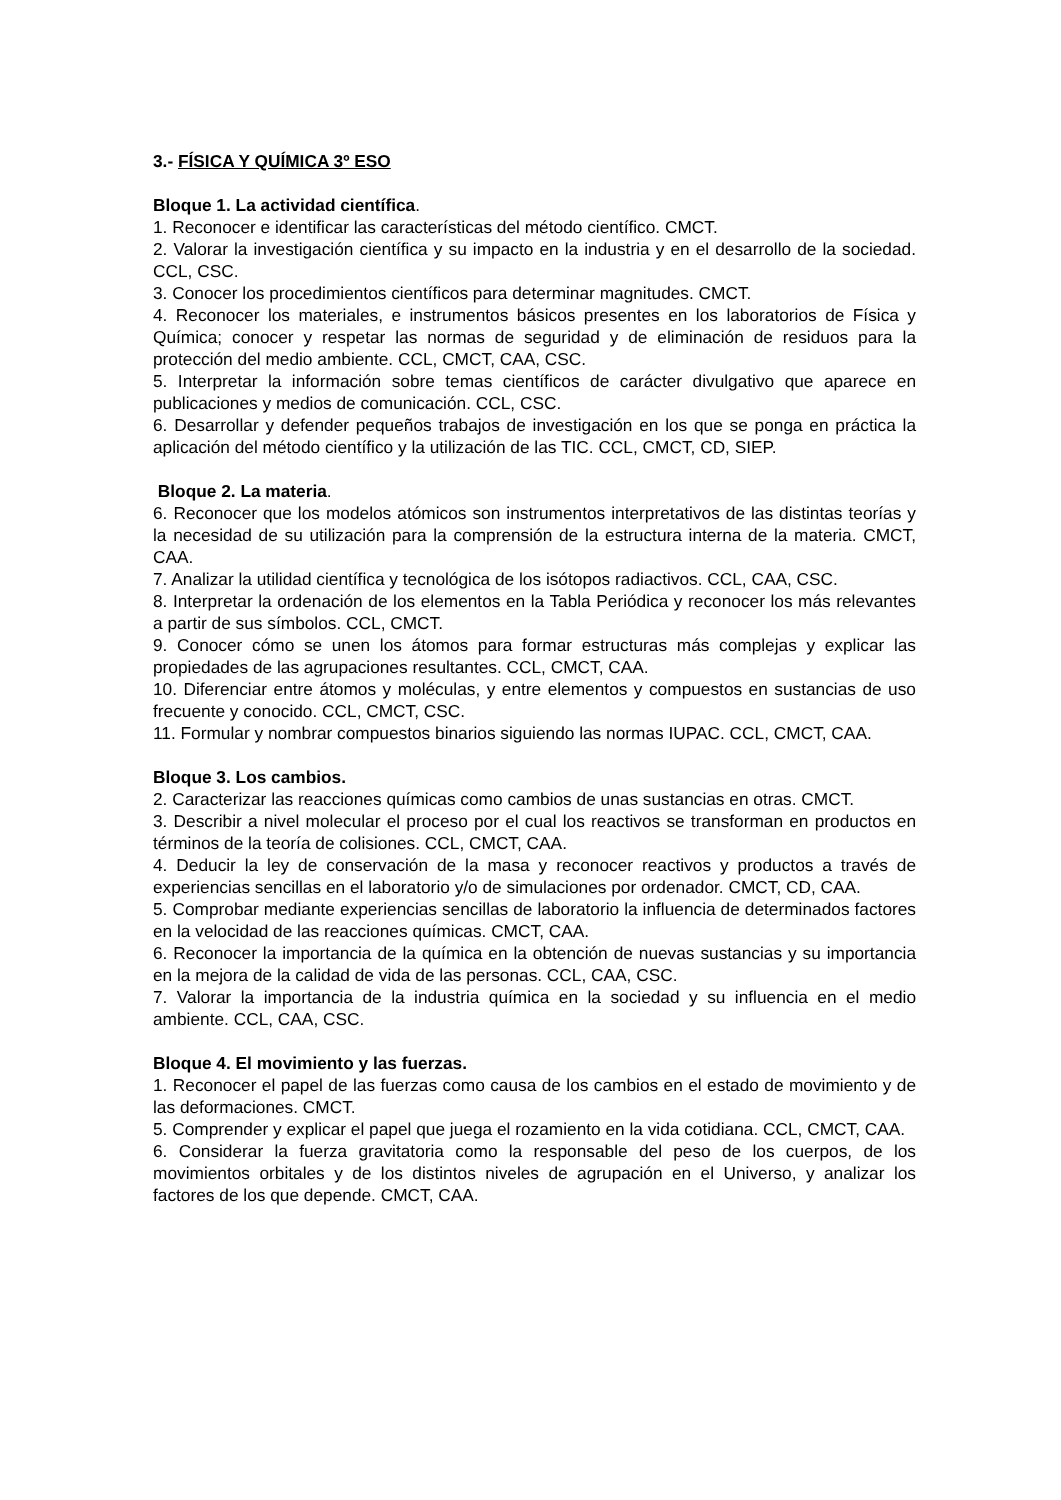3.- FÍSICA Y QUÍMICA 3º ESO
Bloque 1. La actividad científica.
1. Reconocer e identificar las características del método científico. CMCT.
2. Valorar la investigación científica y su impacto en la industria y en el desarrollo de la sociedad. CCL, CSC.
3. Conocer los procedimientos científicos para determinar magnitudes. CMCT.
4. Reconocer los materiales, e instrumentos básicos presentes en los laboratorios de Física y Química; conocer y respetar las normas de seguridad y de eliminación de residuos para la protección del medio ambiente. CCL, CMCT, CAA, CSC.
5. Interpretar la información sobre temas científicos de carácter divulgativo que aparece en publicaciones y medios de comunicación. CCL, CSC.
6. Desarrollar y defender pequeños trabajos de investigación en los que se ponga en práctica la aplicación del método científico y la utilización de las TIC. CCL, CMCT, CD, SIEP.
Bloque 2. La materia.
6. Reconocer que los modelos atómicos son instrumentos interpretativos de las distintas teorías y la necesidad de su utilización para la comprensión de la estructura interna de la materia. CMCT, CAA.
7. Analizar la utilidad científica y tecnológica de los isótopos radiactivos. CCL, CAA, CSC.
8. Interpretar la ordenación de los elementos en la Tabla Periódica y reconocer los más relevantes a partir de sus símbolos. CCL, CMCT.
9. Conocer cómo se unen los átomos para formar estructuras más complejas y explicar las propiedades de las agrupaciones resultantes. CCL, CMCT, CAA.
10. Diferenciar entre átomos y moléculas, y entre elementos y compuestos en sustancias de uso frecuente y conocido. CCL, CMCT, CSC.
11. Formular y nombrar compuestos binarios siguiendo las normas IUPAC. CCL, CMCT, CAA.
Bloque 3. Los cambios.
2. Caracterizar las reacciones químicas como cambios de unas sustancias en otras. CMCT.
3. Describir a nivel molecular el proceso por el cual los reactivos se transforman en productos en términos de la teoría de colisiones. CCL, CMCT, CAA.
4. Deducir la ley de conservación de la masa y reconocer reactivos y productos a través de experiencias sencillas en el laboratorio y/o de simulaciones por ordenador. CMCT, CD, CAA.
5. Comprobar mediante experiencias sencillas de laboratorio la influencia de determinados factores en la velocidad de las reacciones químicas. CMCT, CAA.
6. Reconocer la importancia de la química en la obtención de nuevas sustancias y su importancia en la mejora de la calidad de vida de las personas. CCL, CAA, CSC.
7. Valorar la importancia de la industria química en la sociedad y su influencia en el medio ambiente. CCL, CAA, CSC.
Bloque 4. El movimiento y las fuerzas.
1. Reconocer el papel de las fuerzas como causa de los cambios en el estado de movimiento y de las deformaciones. CMCT.
5. Comprender y explicar el papel que juega el rozamiento en la vida cotidiana. CCL, CMCT, CAA.
6. Considerar la fuerza gravitatoria como la responsable del peso de los cuerpos, de los movimientos orbitales y de los distintos niveles de agrupación en el Universo, y analizar los factores de los que depende. CMCT, CAA.